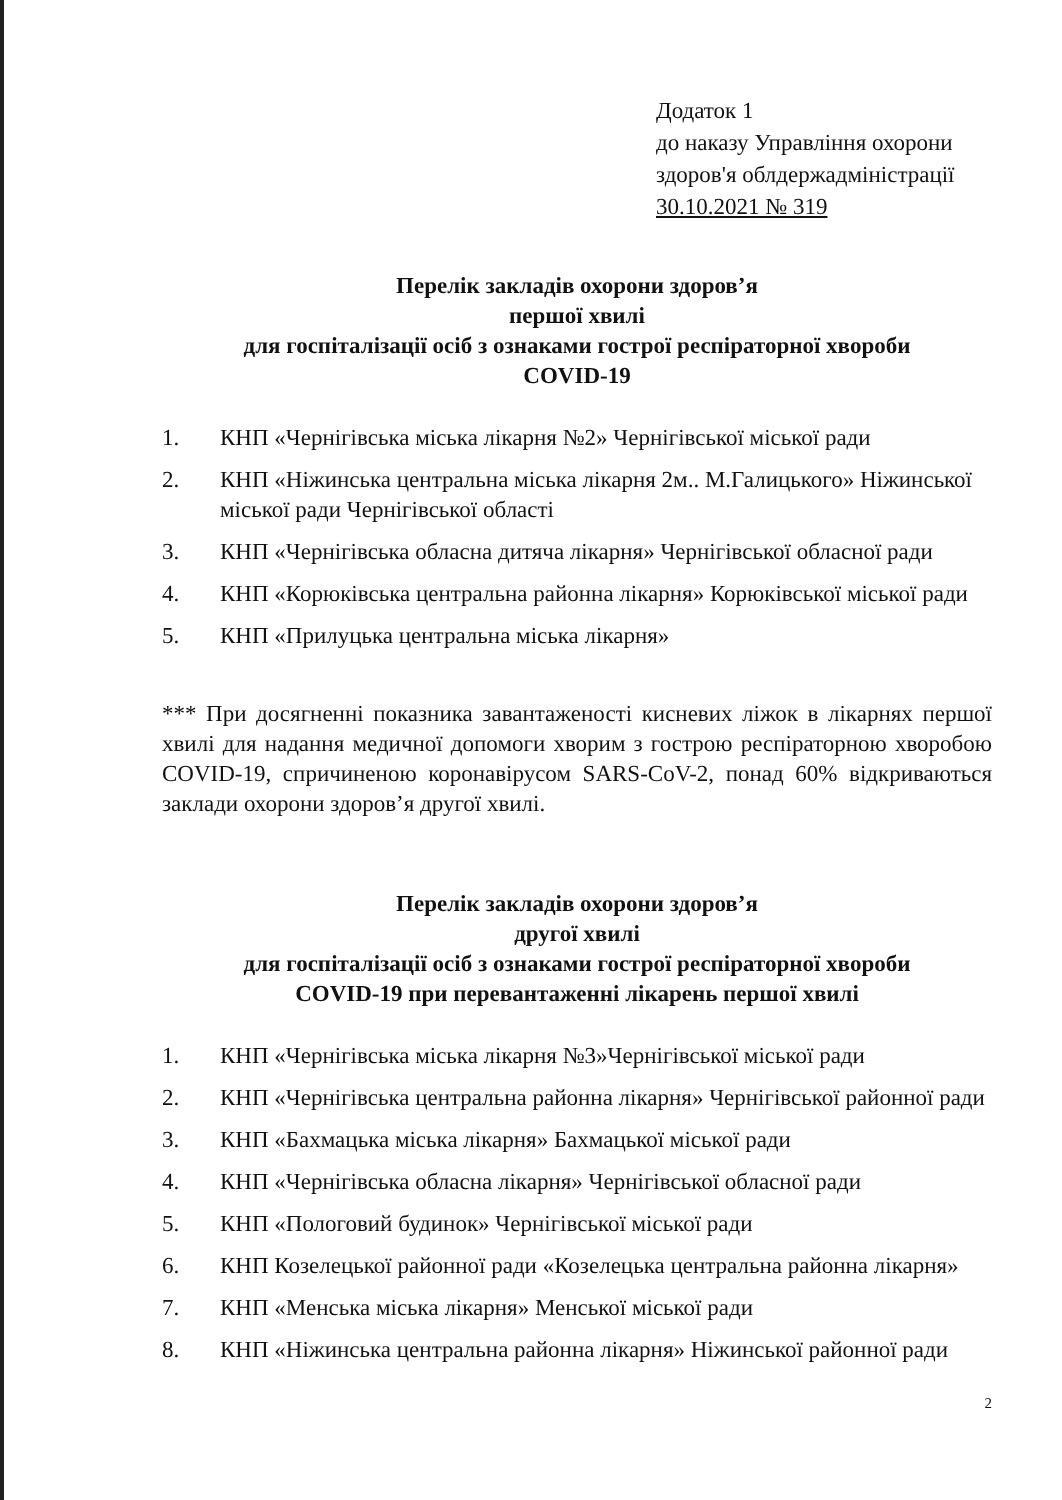Додаток 1
до наказу Управління охорони
здоров'я облдержадміністрації
30.10.2021 № 319
Перелік закладів охорони здоров’я
першої хвилі
для госпіталізації осіб з ознаками гострої респіраторної хвороби
COVID-19
1. КНП «Чернігівська міська лікарня №2» Чернігівської міської ради
2. КНП «Ніжинська центральна міська лікарня 2м.. М.Галицького» Ніжинської міської ради Чернігівської області
3. КНП «Чернігівська обласна дитяча лікарня» Чернігівської обласної ради
4. КНП «Корюківська центральна районна лікарня» Корюківської міської ради
5. КНП «Прилуцька центральна міська лікарня»
*** При досягненні показника завантаженості кисневих ліжок в лікарнях першої хвилі для надання медичної допомоги хворим з гострою респіраторною хворобою COVID-19, спричиненою коронавірусом SARS-CoV-2, понад 60% відкриваються заклади охорони здоров’я другої хвилі.
Перелік закладів охорони здоров’я
другої хвилі
для госпіталізації осіб з ознаками гострої респіраторної хвороби
COVID-19 при перевантаженні лікарень першої хвилі
1. КНП «Чернігівська міська лікарня №3»Чернігівської міської ради
2. КНП «Чернігівська центральна районна лікарня» Чернігівської районної ради
3. КНП «Бахмацька міська лікарня» Бахмацької міської ради
4. КНП «Чернігівська обласна лікарня» Чернігівської обласної ради
5. КНП «Пологовий будинок» Чернігівської міської ради
6. КНП Козелецької районної ради «Козелецька центральна районна лікарня»
7. КНП «Менська міська лікарня» Менської міської ради
8. КНП «Ніжинська центральна районна лікарня» Ніжинської районної ради
2